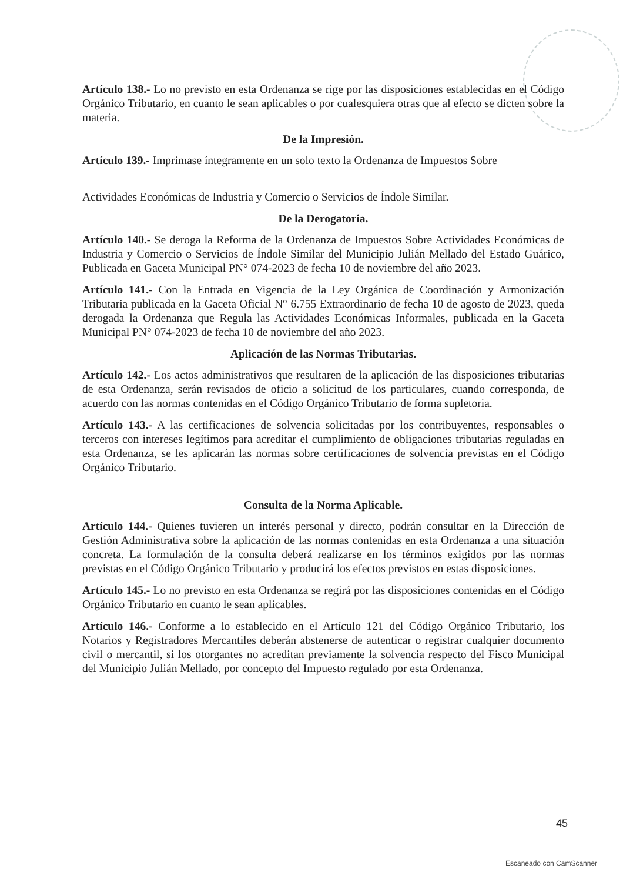Artículo 138.- Lo no previsto en esta Ordenanza se rige por las disposiciones establecidas en el Código Orgánico Tributario, en cuanto le sean aplicables o por cualesquiera otras que al efecto se dicten sobre la materia.
De la Impresión.
Artículo 139.- Imprimase íntegramente en un solo texto la Ordenanza de Impuestos Sobre
Actividades Económicas de Industria y Comercio o Servicios de Índole Similar.
De la Derogatoria.
Artículo 140.- Se deroga la Reforma de la Ordenanza de Impuestos Sobre Actividades Económicas de Industria y Comercio o Servicios de Índole Similar del Municipio Julián Mellado del Estado Guárico, Publicada en Gaceta Municipal PN° 074-2023 de fecha 10 de noviembre del año 2023.
Artículo 141.- Con la Entrada en Vigencia de la Ley Orgánica de Coordinación y Armonización Tributaria publicada en la Gaceta Oficial N° 6.755 Extraordinario de fecha 10 de agosto de 2023, queda derogada la Ordenanza que Regula las Actividades Económicas Informales, publicada en la Gaceta Municipal PN° 074-2023 de fecha 10 de noviembre del año 2023.
Aplicación de las Normas Tributarias.
Artículo 142.- Los actos administrativos que resultaren de la aplicación de las disposiciones tributarias de esta Ordenanza, serán revisados de oficio a solicitud de los particulares, cuando corresponda, de acuerdo con las normas contenidas en el Código Orgánico Tributario de forma supletoria.
Artículo 143.- A las certificaciones de solvencia solicitadas por los contribuyentes, responsables o terceros con intereses legítimos para acreditar el cumplimiento de obligaciones tributarias reguladas en esta Ordenanza, se les aplicarán las normas sobre certificaciones de solvencia previstas en el Código Orgánico Tributario.
Consulta de la Norma Aplicable.
Artículo 144.- Quienes tuvieren un interés personal y directo, podrán consultar en la Dirección de Gestión Administrativa sobre la aplicación de las normas contenidas en esta Ordenanza a una situación concreta. La formulación de la consulta deberá realizarse en los términos exigidos por las normas previstas en el Código Orgánico Tributario y producirá los efectos previstos en estas disposiciones.
Artículo 145.- Lo no previsto en esta Ordenanza se regirá por las disposiciones contenidas en el Código Orgánico Tributario en cuanto le sean aplicables.
Artículo 146.- Conforme a lo establecido en el Artículo 121 del Código Orgánico Tributario, los Notarios y Registradores Mercantiles deberán abstenerse de autenticar o registrar cualquier documento civil o mercantil, si los otorgantes no acreditan previamente la solvencia respecto del Fisco Municipal del Municipio Julián Mellado, por concepto del Impuesto regulado por esta Ordenanza.
45
Escaneado con CamScanner